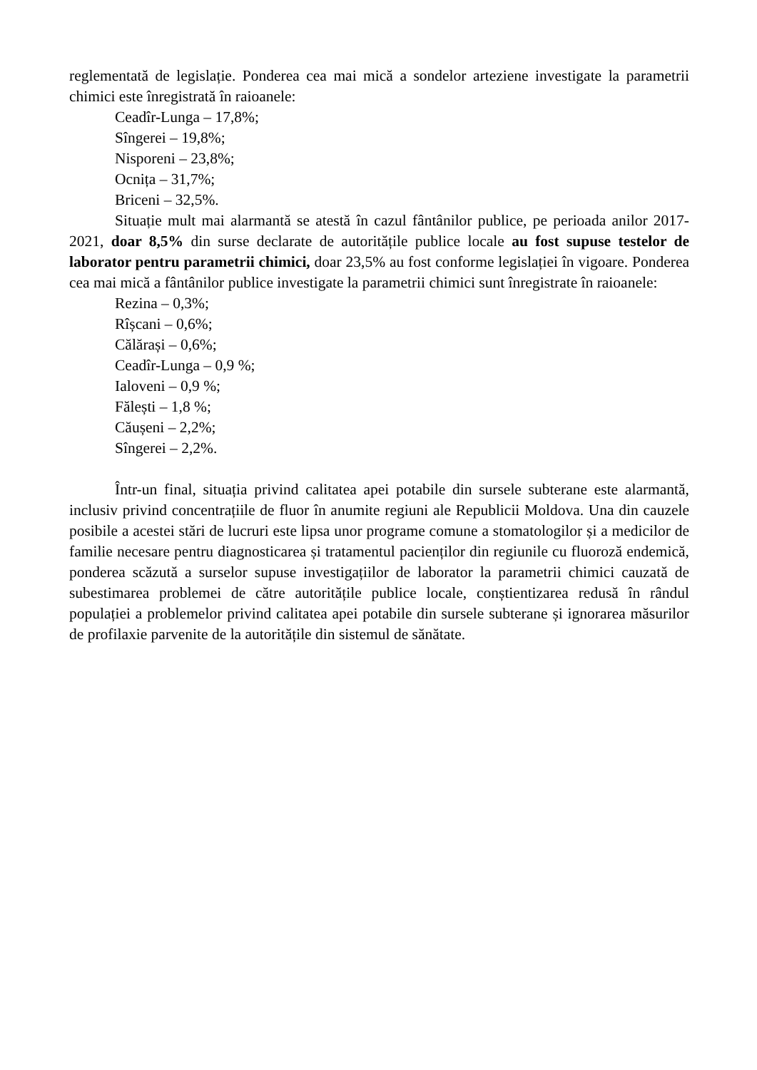reglementată de legislație. Ponderea cea mai mică a sondelor arteziene investigate la parametrii chimici este înregistrată în raioanele:
Ceadîr-Lunga – 17,8%;
Sîngerei – 19,8%;
Nisporeni – 23,8%;
Ocnița – 31,7%;
Briceni – 32,5%.
Situație mult mai alarmantă se atestă în cazul fântânilor publice, pe perioada anilor 2017-2021, doar 8,5% din surse declarate de autoritățile publice locale au fost supuse testelor de laborator pentru parametrii chimici, doar 23,5% au fost conforme legislației în vigoare. Ponderea cea mai mică a fântânilor publice investigate la parametrii chimici sunt înregistrate în raioanele:
Rezina – 0,3%;
Rîșcani – 0,6%;
Călărași – 0,6%;
Ceadîr-Lunga – 0,9 %;
Ialoveni – 0,9 %;
Fălești – 1,8 %;
Căușeni – 2,2%;
Sîngerei – 2,2%.
Într-un final, situația privind calitatea apei potabile din sursele subterane este alarmantă, inclusiv privind concentrațiile de fluor în anumite regiuni ale Republicii Moldova. Una din cauzele posibile a acestei stări de lucruri este lipsa unor programe comune a stomatologilor și a medicilor de familie necesare pentru diagnosticarea și tratamentul pacienților din regiunile cu fluoroză endemică, ponderea scăzută a surselor supuse investigațiilor de laborator la parametrii chimici cauzată de subestimarea problemei de către autoritățile publice locale, conștientizarea redusă în rândul populației a problemelor privind calitatea apei potabile din sursele subterane și ignorarea măsurilor de profilaxie parvenite de la autoritățile din sistemul de sănătate.